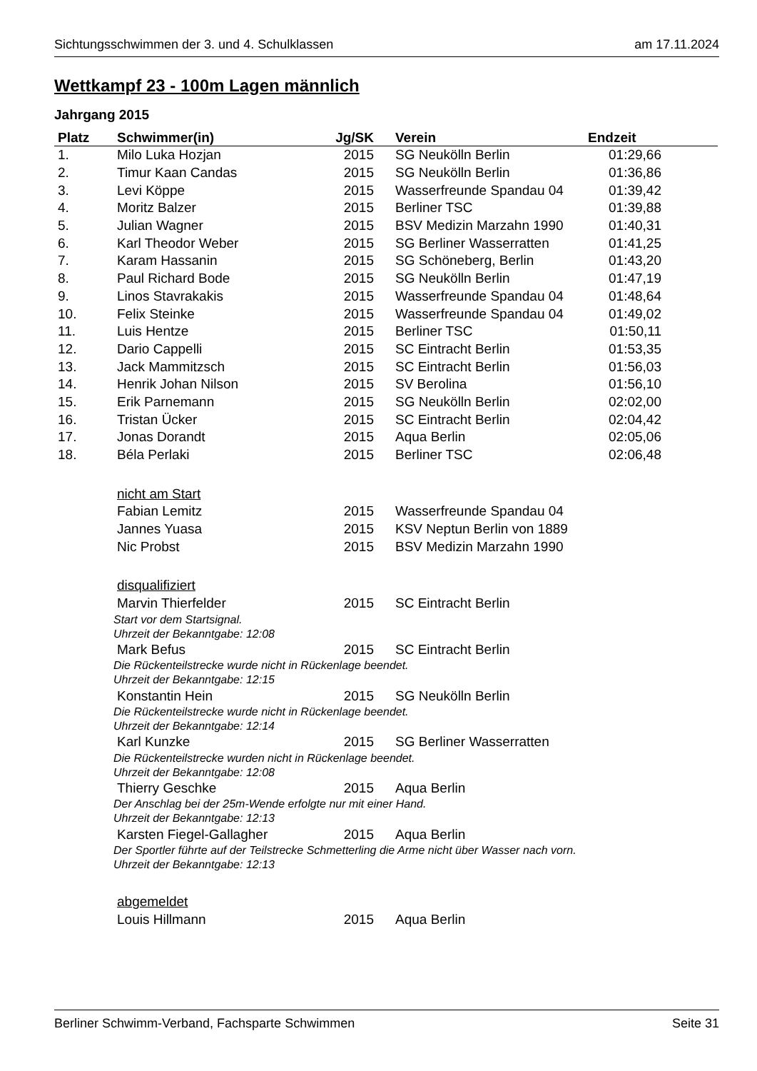Sichtungsschwimmen der 3. und 4. Schulklassen am 17.11.2024
Wettkampf 23 - 100m Lagen männlich
Jahrgang 2015
| Platz | Schwimmer(in) | Jg/SK | Verein | Endzeit | |
| --- | --- | --- | --- | --- | --- |
| 1. | Milo Luka Hozjan | 2015 | SG Neukölln Berlin | 01:29,66 | |
| 2. | Timur Kaan Candas | 2015 | SG Neukölln Berlin | 01:36,86 | |
| 3. | Levi Köppe | 2015 | Wasserfreunde Spandau 04 | 01:39,42 | |
| 4. | Moritz Balzer | 2015 | Berliner TSC | 01:39,88 | |
| 5. | Julian Wagner | 2015 | BSV Medizin Marzahn 1990 | 01:40,31 | |
| 6. | Karl Theodor Weber | 2015 | SG Berliner Wasserratten | 01:41,25 | |
| 7. | Karam Hassanin | 2015 | SG Schöneberg, Berlin | 01:43,20 | |
| 8. | Paul Richard Bode | 2015 | SG Neukölln Berlin | 01:47,19 | |
| 9. | Linos Stavrakakis | 2015 | Wasserfreunde Spandau 04 | 01:48,64 | |
| 10. | Felix Steinke | 2015 | Wasserfreunde Spandau 04 | 01:49,02 | |
| 11. | Luis Hentze | 2015 | Berliner TSC | 01:50,11 | |
| 12. | Dario Cappelli | 2015 | SC Eintracht Berlin | 01:53,35 | |
| 13. | Jack Mammitzsch | 2015 | SC Eintracht Berlin | 01:56,03 | |
| 14. | Henrik Johan Nilson | 2015 | SV Berolina | 01:56,10 | |
| 15. | Erik Parnemann | 2015 | SG Neukölln Berlin | 02:02,00 | |
| 16. | Tristan Ücker | 2015 | SC Eintracht Berlin | 02:04,42 | |
| 17. | Jonas Dorandt | 2015 | Aqua Berlin | 02:05,06 | |
| 18. | Béla Perlaki | 2015 | Berliner TSC | 02:06,48 | |
| | nicht am Start | | | | |
| | Fabian Lemitz | 2015 | Wasserfreunde Spandau 04 | | |
| | Jannes Yuasa | 2015 | KSV Neptun Berlin von 1889 | | |
| | Nic Probst | 2015 | BSV Medizin Marzahn 1990 | | |
| | disqualifiziert | | | | |
| | Marvin Thierfelder | 2015 | SC Eintracht Berlin | | |
| Start vor dem Startsignal. | | | | | |
| Uhrzeit der Bekanntgabe: 12:08 | | | | | |
| | Mark Befus | 2015 | SC Eintracht Berlin | | |
| Die Rückenteilstrecke wurde nicht in Rückenlage beendet. | | | | | |
| Uhrzeit der Bekanntgabe: 12:15 | | | | | |
| | Konstantin Hein | 2015 | SG Neukölln Berlin | | |
| Die Rückenteilstrecke wurde nicht in Rückenlage beendet. | | | | | |
| Uhrzeit der Bekanntgabe: 12:14 | | | | | |
| | Karl Kunzke | 2015 | SG Berliner Wasserratten | | |
| Die Rückenteilstrecke wurden nicht in Rückenlage beendet. | | | | | |
| Uhrzeit der Bekanntgabe: 12:08 | | | | | |
| | Thierry Geschke | 2015 | Aqua Berlin | | |
| Der Anschlag bei der 25m-Wende erfolgte nur mit einer Hand. | | | | | |
| Uhrzeit der Bekanntgabe: 12:13 | | | | | |
| | Karsten Fiegel-Gallagher | 2015 | Aqua Berlin | | |
| Der Sportler führte auf der Teilstrecke Schmetterling die Arme nicht über Wasser nach vorn. | | | | | |
| Uhrzeit der Bekanntgabe: 12:13 | | | | | |
| | abgemeldet | | | | |
| | Louis Hillmann | 2015 | Aqua Berlin | | |
Berliner Schwimm-Verband, Fachsparte Schwimmen Seite 31